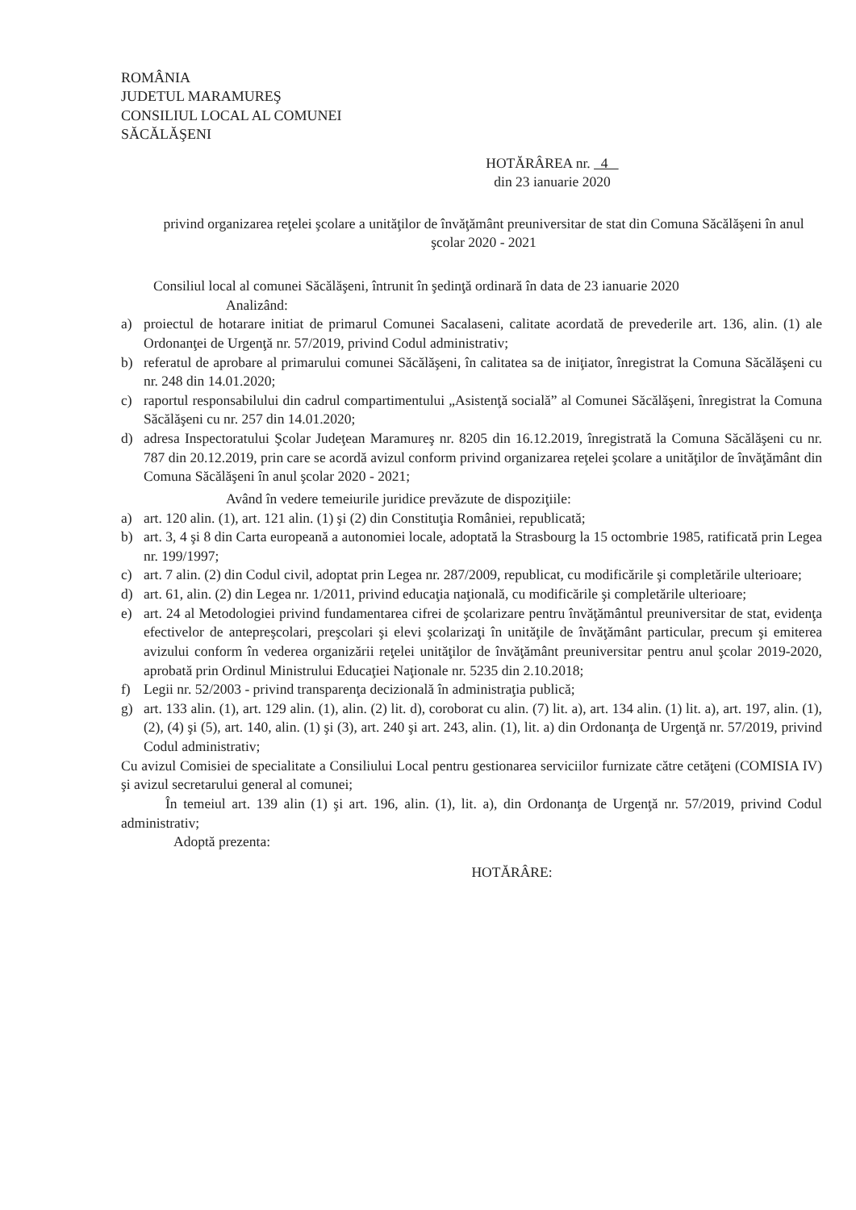ROMÂNIA
JUDETUL MARAMUREŞ
CONSILIUL LOCAL AL COMUNEI
SĂCĂLĂŞENI
HOTĂRÂREA nr. 4
din 23 ianuarie 2020
privind organizarea reţelei şcolare a unităţilor de învăţământ preuniversitar de stat din Comuna Săcălăşeni în anul şcolar 2020 - 2021
Consiliul local al comunei Săcălăşeni, întrunit în şedinţă ordinară în data de 23 ianuarie 2020
Analizând:
a) proiectul de hotarare initiat de primarul Comunei Sacalaseni, calitate acordată de prevederile art. 136, alin. (1) ale Ordonanţei de Urgenţă nr. 57/2019, privind Codul administrativ;
b) referatul de aprobare al primarului comunei Săcălăşeni, în calitatea sa de iniţiator, înregistrat la Comuna Săcălăşeni cu nr. 248 din 14.01.2020;
c) raportul responsabilului din cadrul compartimentului „Asistenţă socială” al Comunei Săcălăşeni, înregistrat la Comuna Săcălăşeni cu nr. 257 din 14.01.2020;
d) adresa Inspectoratului Şcolar Judeţean Maramureş nr. 8205 din 16.12.2019, înregistrată la Comuna Săcălăşeni cu nr. 787 din 20.12.2019, prin care se acordă avizul conform privind organizarea reţelei şcolare a unităţilor de învăţământ din Comuna Săcălăşeni în anul şcolar 2020 - 2021;
Având în vedere temeiurile juridice prevăzute de dispoziţiile:
a) art. 120 alin. (1), art. 121 alin. (1) şi (2) din Constituţia României, republicată;
b) art. 3, 4 şi 8 din Carta europeană a autonomiei locale, adoptată la Strasbourg la 15 octombrie 1985, ratificată prin Legea nr. 199/1997;
c) art. 7 alin. (2) din Codul civil, adoptat prin Legea nr. 287/2009, republicat, cu modificările şi completările ulterioare;
d) art. 61, alin. (2) din Legea nr. 1/2011, privind educaţia naţională, cu modificările şi completările ulterioare;
e) art. 24 al Metodologiei privind fundamentarea cifrei de şcolarizare pentru învăţământul preuniversitar de stat, evidenţa efectivelor de antepreşcolari, preşcolari şi elevi şcolarizaţi în unităţile de învăţământ particular, precum şi emiterea avizului conform în vederea organizării reţelei unităţilor de învăţământ preuniversitar pentru anul şcolar 2019-2020, aprobată prin Ordinul Ministrului Educaţiei Naţionale nr. 5235 din 2.10.2018;
f) Legii nr. 52/2003 - privind transparenţa decizională în administraţia publică;
g) art. 133 alin. (1), art. 129 alin. (1), alin. (2) lit. d), coroborat cu alin. (7) lit. a), art. 134 alin. (1) lit. a), art. 197, alin. (1), (2), (4) şi (5), art. 140, alin. (1) şi (3), art. 240 şi art. 243, alin. (1), lit. a) din Ordonanţa de Urgenţă nr. 57/2019, privind Codul administrativ;
Cu avizul Comisiei de specialitate a Consiliului Local pentru gestionarea serviciilor furnizate către cetăţeni (COMISIA IV) şi avizul secretarului general al comunei;
În temeiul art. 139 alin (1) şi art. 196, alin. (1), lit. a), din Ordonanţa de Urgenţă nr. 57/2019, privind Codul administrativ;
Adoptă prezenta:
HOTĂRÂRE: